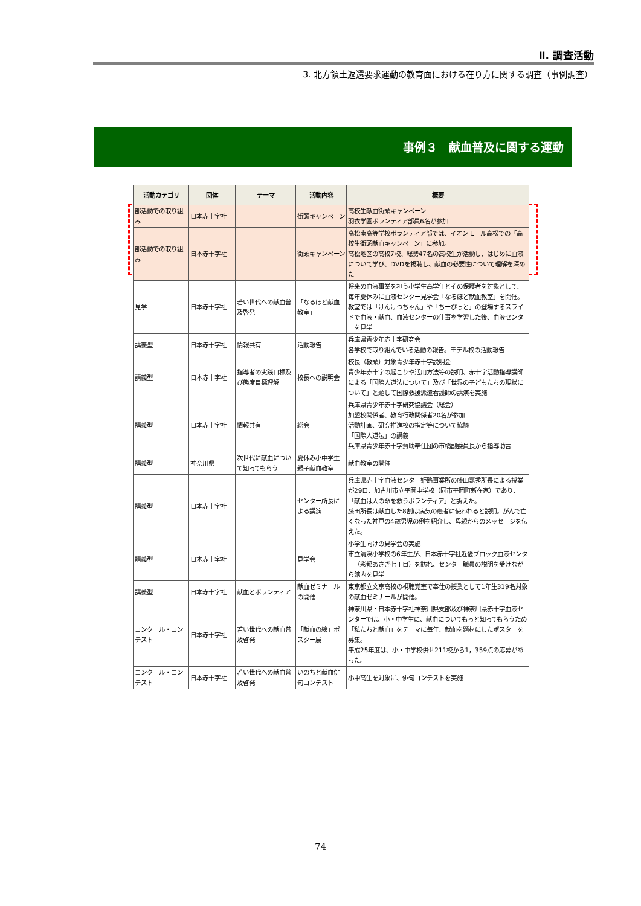Ⅱ. 調査活動
3. 北方領土返還要求運動の教育面における在り方に関する調査（事例調査）
事例３　献血普及に関する運動
| 活動カテゴリ | 団体 | テーマ | 活動内容 | 概要 |
| --- | --- | --- | --- | --- |
| 部活動での取り組み | 日本赤十字社 | | 街頭キャンペーン | 高校生献血街頭キャンペーン 羽衣学園ボランティア部員6名が参加 |
| 部活動での取り組み | 日本赤十字社 | | 街頭キャンペーン | 高松南高等学校ボランティア部では、イオンモール高松での「高校生街頭献血キャンペーン」に参加。 高松地区の高校7校、総勢47名の高校生が活動し、はじめに血液について学び、DVDを視聴し、献血の必要性について理解を深めた |
| 見学 | 日本赤十字社 | 若い世代への献血普及啓発 | 「なるほど献血教室」 | 将来の血液事業を担う小学生高学年とその保護者を対象として、毎年夏休みに血液センター見学会「なるほど献血教室」を開催。 教室では「けんけつちゃん」や「ちーぴっと」の登場するスライドで血液・献血、血液センターの仕事を学習した後、血液センターを見学 |
| 講義型 | 日本赤十字社 | 情報共有 | 活動報告 | 兵庫県青少年赤十字研究会 各学校で取り組んでいる活動の報告。モデル校の活動報告 |
| 講義型 | 日本赤十字社 | 指導者の実践目標及び態度目標理解 | 校長への説明会 | 校長（教頭）対象青少年赤十字説明会 青少年赤十字の起こりや活用方法等の説明、赤十字活動指導講師による「国際人道法について」及び「世界の子どもたちの現状について」と題して国際救援派遣看護師の講演を実施 |
| 講義型 | 日本赤十字社 | 情報共有 | 総会 | 兵庫県青少年赤十字研究協議会（総会） 加盟校関係者、教育行政関係者20名が参加 活動計画、研究推進校の指定等について協議 「国際人道法」の講義 兵庫県青少年赤十字賛助奉仕団の市橋副委員長から指導助言 |
| 講義型 | 神奈川県 | 次世代に献血について知ってもらう | 夏休み小中学生親子献血教室 | 献血教室の開催 |
| 講義型 | 日本赤十字社 | | センター所長による講演 | 兵庫県赤十字血液センター姫路事業所の藤田嘉秀所長による授業が29日、加古川市立平岡中学校（同市平岡町新在家）であり、「献血は人の命を救うボランティア」と訴えた。 藤田所長は献血した8割は病気の患者に使われると説明。がんで亡くなった神戸の4歳男児の例を紹介し、母親からのメッセージを伝えた。 |
| 講義型 | 日本赤十字社 | | 見学会 | 小学生向けの見学会の実施 市立清渓小学校の6年生が、日本赤十字社近畿ブロック血液センター（彩都あさぎ七丁目）を訪れ、センター職員の説明を受けながら館内を見学 |
| 講義型 | 日本赤十字社 | 献血とボランティア | 献血ゼミナールの開催 | 東京都立文京高校の視聴覚室で奉仕の授業として1年生319名対象の献血ゼミナールが開催。 |
| コンクール・コンテスト | 日本赤十字社 | 若い世代への献血普及啓発 | 「献血の絵」ポスター展 | 神奈川県・日本赤十字社神奈川県支部及び神奈川県赤十字血液センターでは、小・中学生に、献血についてもっと知ってもらうため「私たちと献血」をテーマに毎年、献血を題材にしたポスターを募集。 平成25年度は、小・中学校併せ211校から1，359点の応募があった。 |
| コンクール・コンテスト | 日本赤十字社 | 若い世代への献血普及啓発 | いのちと献血俳句コンテスト | 小中高生を対象に、俳句コンテストを実施 |
74